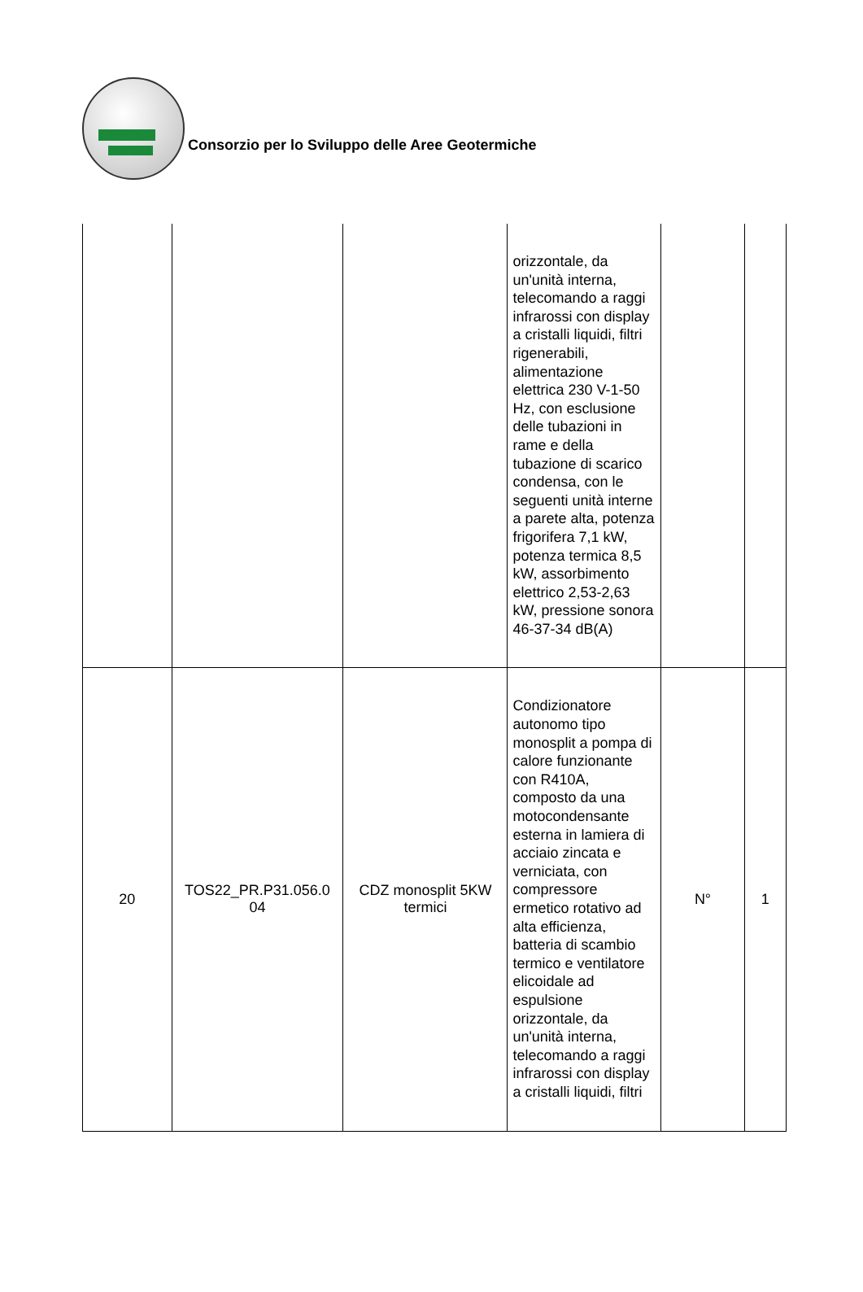Consorzio per lo Sviluppo delle Aree Geotermiche
| | | | orizzontale, da un'unità interna, telecomando a raggi infrarossi con display a cristalli liquidi, filtri rigenerabili, alimentazione elettrica 230 V-1-50 Hz, con esclusione delle tubazioni in rame e della tubazione di scarico condensa, con le seguenti unità interne a parete alta, potenza frigorifera 7,1 kW, potenza termica 8,5 kW, assorbimento elettrico 2,53-2,63 kW, pressione sonora 46-37-34 dB(A) | | |
| 20 | TOS22_PR.P31.056.0 04 | CDZ monosplit 5KW termici | Condizionatore autonomo tipo monosplit a pompa di calore funzionante con R410A, composto da una motocondensante esterna in lamiera di acciaio zincata e verniciata, con compressore ermetico rotativo ad alta efficienza, batteria di scambio termico e ventilatore elicoidale ad espulsione orizzontale, da un'unità interna, telecomando a raggi infrarossi con display a cristalli liquidi, filtri | N° | 1 |